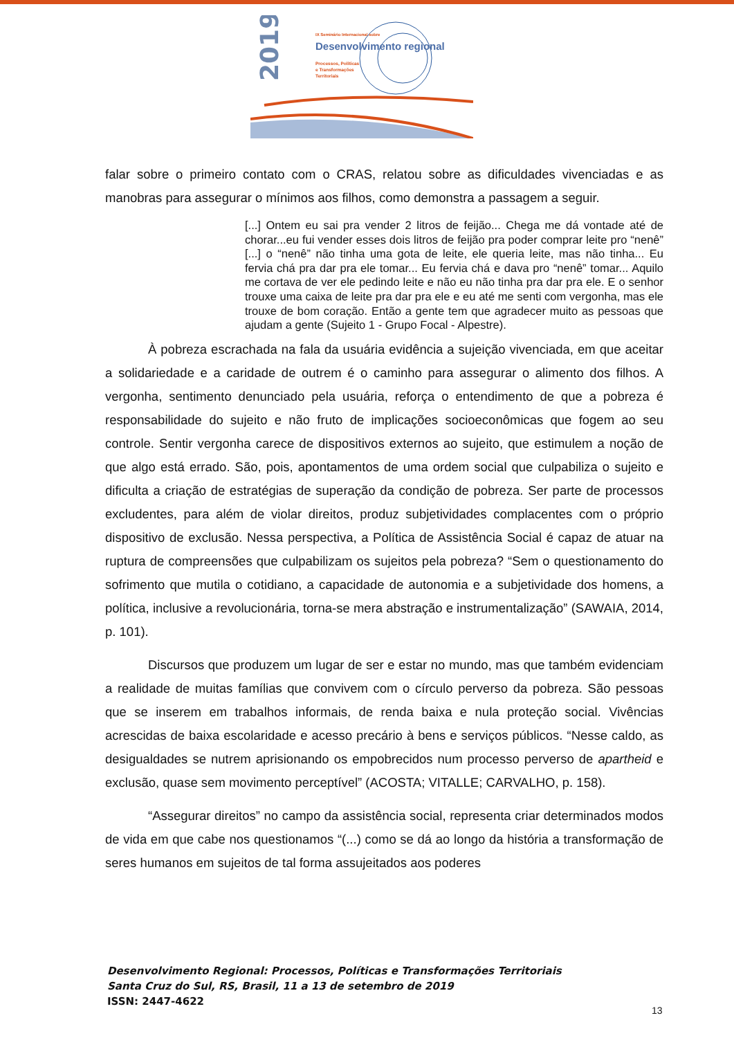2019
IX Seminário Internacional sobre
Desenvolvimento regional
Processos, Políticas
e Transformações
Territoriais
falar sobre o primeiro contato com o CRAS, relatou sobre as dificuldades vivenciadas e as manobras para assegurar o mínimos aos filhos, como demonstra a passagem a seguir.
[...] Ontem eu sai pra vender 2 litros de feijão... Chega me dá vontade até de chorar...eu fui vender esses dois litros de feijão pra poder comprar leite pro “nenê” [...] o “nenê” não tinha uma gota de leite, ele queria leite, mas não tinha... Eu fervia chá pra dar pra ele tomar... Eu fervia chá e dava pro “nenê” tomar... Aquilo me cortava de ver ele pedindo leite e não eu não tinha pra dar pra ele. E o senhor trouxe uma caixa de leite pra dar pra ele e eu até me senti com vergonha, mas ele trouxe de bom coração. Então a gente tem que agradecer muito as pessoas que ajudam a gente (Sujeito 1 - Grupo Focal - Alpestre).
À pobreza escrachada na fala da usuária evidência a sujeição vivenciada, em que aceitar a solidariedade e a caridade de outrem é o caminho para assegurar o alimento dos filhos. A vergonha, sentimento denunciado pela usuária, reforça o entendimento de que a pobreza é responsabilidade do sujeito e não fruto de implicações socioeconômicas que fogem ao seu controle. Sentir vergonha carece de dispositivos externos ao sujeito, que estimulem a noção de que algo está errado. São, pois, apontamentos de uma ordem social que culpabiliza o sujeito e dificulta a criação de estratégias de superação da condição de pobreza. Ser parte de processos excludentes, para além de violar direitos, produz subjetividades complacentes com o próprio dispositivo de exclusão. Nessa perspectiva, a Política de Assistência Social é capaz de atuar na ruptura de compreensões que culpabilizam os sujeitos pela pobreza? “Sem o questionamento do sofrimento que mutila o cotidiano, a capacidade de autonomia e a subjetividade dos homens, a política, inclusive a revolucionária, torna-se mera abstração e instrumentalização” (SAWAIA, 2014, p. 101).
Discursos que produzem um lugar de ser e estar no mundo, mas que também evidenciam a realidade de muitas famílias que convivem com o círculo perverso da pobreza. São pessoas que se inserem em trabalhos informais, de renda baixa e nula proteção social. Vivências acrescidas de baixa escolaridade e acesso precário à bens e serviços públicos. “Nesse caldo, as desigualdades se nutrem aprisionando os empobrecidos num processo perverso de apartheid e exclusão, quase sem movimento perceptível” (ACOSTA; VITALLE; CARVALHO, p. 158).
“Assegurar direitos” no campo da assistência social, representa criar determinados modos de vida em que cabe nos questionamos “(...) como se dá ao longo da história a transformação de seres humanos em sujeitos de tal forma assujeitados aos poderes
Desenvolvimento Regional: Processos, Políticas e Transformações Territoriais
Santa Cruz do Sul, RS, Brasil, 11 a 13 de setembro de 2019
ISSN: 2447-4622
13